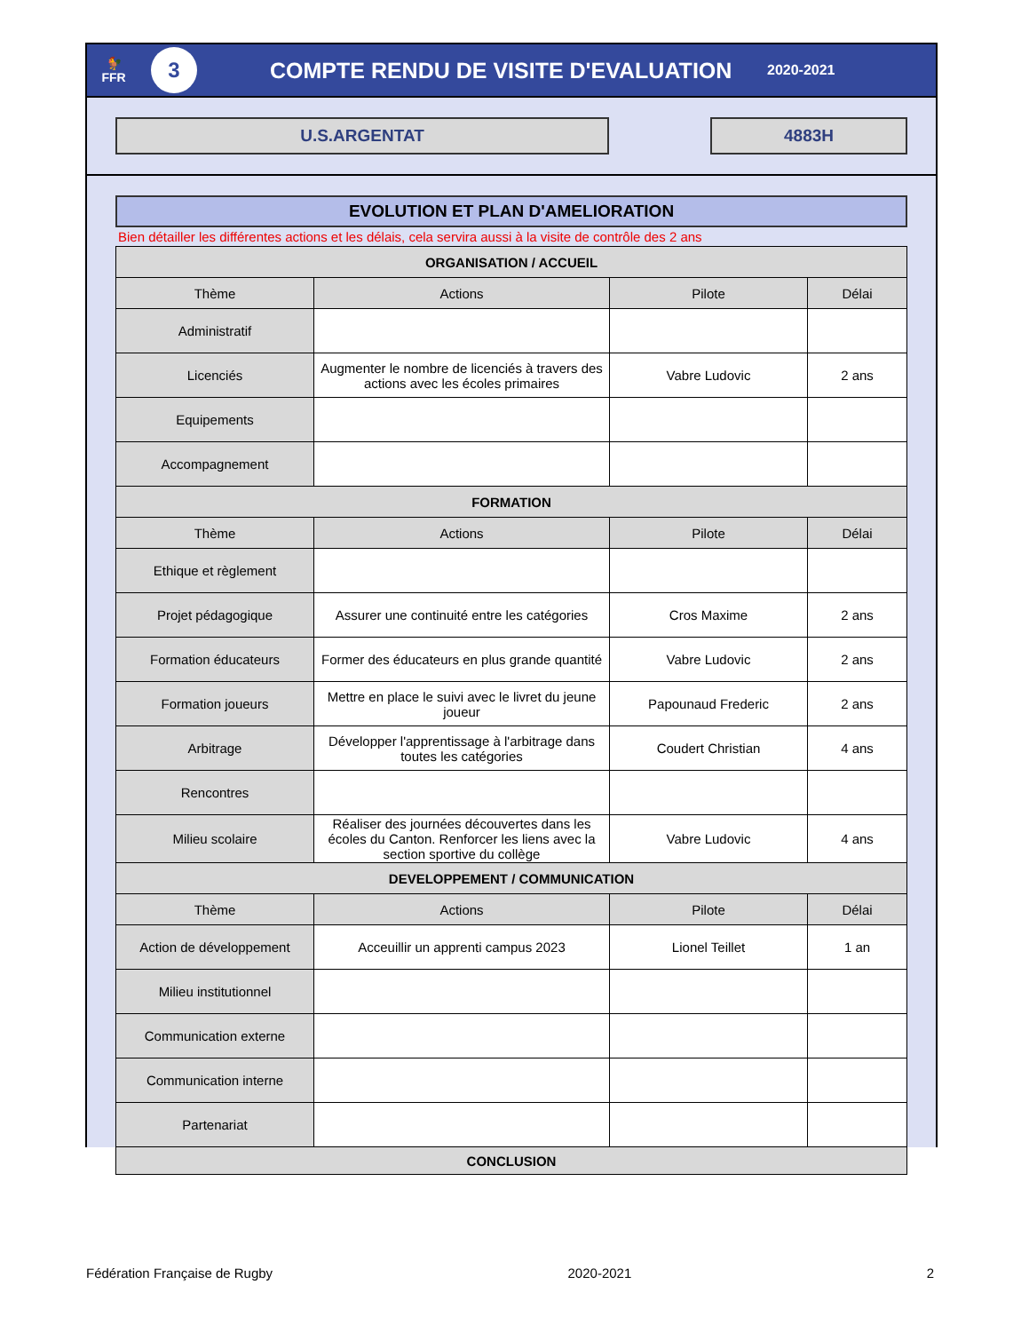🐓
FFR
3
COMPTE RENDU DE VISITE D'EVALUATION
2020-2021
U.S.ARGENTAT 4883H
EVOLUTION ET PLAN D'AMELIORATION
Bien détailler les différentes actions et les délais, cela servira aussi à la visite de contrôle des 2 ans
| ORGANISATION / ACCUEIL | | | |
| --- | --- | --- | --- |
| Thème | Actions | Pilote | Délai |
| Administratif | | | |
| Licenciés | Augmenter le nombre de licenciés à travers des actions avec les écoles primaires | Vabre Ludovic | 2 ans |
| Equipements | | | |
| Accompagnement | | | |
| FORMATION | | | |
| Thème | Actions | Pilote | Délai |
| Ethique et règlement | | | |
| Projet pédagogique | Assurer une continuité entre les catégories | Cros Maxime | 2 ans |
| Formation éducateurs | Former des éducateurs en plus grande quantité | Vabre Ludovic | 2 ans |
| Formation joueurs | Mettre en place le suivi avec le livret du jeune joueur | Papounaud Frederic | 2 ans |
| Arbitrage | Développer l'apprentissage à l'arbitrage dans toutes les catégories | Coudert Christian | 4 ans |
| Rencontres | | | |
| Milieu scolaire | Réaliser des journées découvertes dans les écoles du Canton. Renforcer les liens avec la section sportive du collège | Vabre Ludovic | 4 ans |
| DEVELOPPEMENT / COMMUNICATION | | | |
| Thème | Actions | Pilote | Délai |
| Action de développement | Acceuillir un apprenti campus 2023 | Lionel Teillet | 1 an |
| Milieu institutionnel | | | |
| Communication externe | | | |
| Communication interne | | | |
| Partenariat | | | |
| CONCLUSION | | | |
Fédération Française de Rugby 2020-2021 2